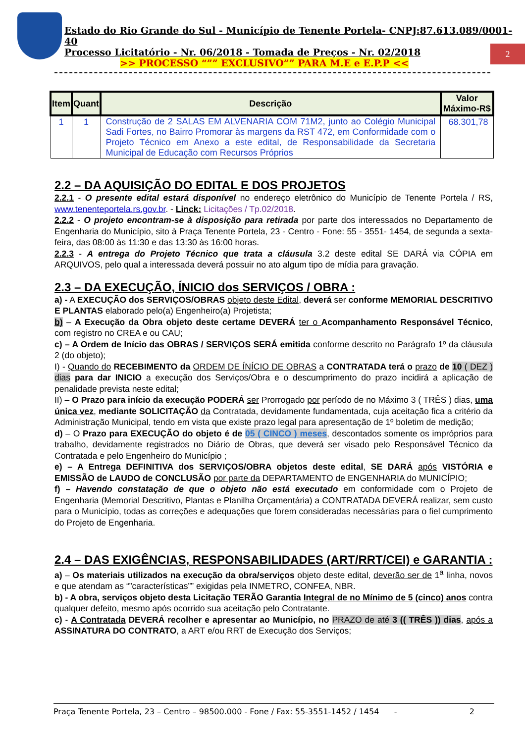2
Estado do Rio Grande do Sul - Município de Tenente Portela- CNPJ:87.613.089/0001-40
Processo Licitatório - Nr. 06/2018 - Tomada de Preços - Nr. 02/2018
>> PROCESSO “”” EXCLUSIVO”” PARA M.E e E.P.P <<
| Item | Quant | Descrição | Valor Máximo-R$ |
| --- | --- | --- | --- |
| 1 | 1 | Construção de 2 SALAS EM ALVENARIA COM 71M2, junto ao Colégio Municipal Sadi Fortes, no Bairro Promorar às margens da RST 472, em Conformidade com o Projeto Técnico em Anexo a este edital, de Responsabilidade da Secretaria Municipal de Educação com Recursos Próprios | 68.301,78 |
2.2 – DA AQUISIÇÃO DO EDITAL E DOS PROJETOS
2.2.1 - O presente edital estará disponível no endereço eletrônico do Município de Tenente Portela / RS, www.tenenteportela.rs.gov.br. - Linck: Licitações / Tp.02/2018.
2.2.2 - O projeto encontram-se à disposição para retirada por parte dos interessados no Departamento de Engenharia do Município, sito à Praça Tenente Portela, 23 - Centro - Fone: 55 - 3551- 1454, de segunda a sexta-feira, das 08:00 às 11:30 e das 13:30 às 16:00 horas.
2.2.3 - A entrega do Projeto Técnico que trata a cláusula 3.2 deste edital SE DARÁ via CÓPIA em ARQUIVOS, pelo qual a interessada deverá possuir no ato algum tipo de mídia para gravação.
2.3 – DA EXECUÇÃO, ÍNICIO dos SERVIÇOS / OBRA :
a) - A EXECUÇÃO dos SERVIÇOS/OBRAS objeto deste Edital, deverá ser conforme MEMORIAL DESCRITIVO E PLANTAS elaborado pelo(a) Engenheiro(a) Projetista;
b) – A Execução da Obra objeto deste certame DEVERÁ ter o Acompanhamento Responsável Técnico, com registro no CREA e ou CAU;
c) – A Ordem de Início das OBRAS / SERVIÇOS SERÁ emitida conforme descrito no Parágrafo 1º da cláusula 2 (do objeto);
I) - Quando do RECEBIMENTO da ORDEM DE ÍNÍCIO DE OBRAS a CONTRATADA terá o prazo de 10 ( DEZ ) dias para dar INICIO a execução dos Serviços/Obra e o descumprimento do prazo incidirá a aplicação de penalidade prevista neste edital;
II) – O Prazo para início da execução PODERÁ ser Prorrogado por período de no Máximo 3 ( TRÊS ) dias, uma única vez, mediante SOLICITAÇÃO da Contratada, devidamente fundamentada, cuja aceitação fica a critério da Administração Municipal, tendo em vista que existe prazo legal para apresentação de 1º boletim de medição;
d) – O Prazo para EXECUÇÃO do objeto é de 05 ( CINCO ) meses, descontados somente os impróprios para trabalho, devidamente registrados no Diário de Obras, que deverá ser visado pelo Responsável Técnico da Contratada e pelo Engenheiro do Município ;
e) – A Entrega DEFINITIVA dos SERVIÇOS/OBRA objetos deste edital, SE DARÁ após VISTÓRIA e EMISSÃO de LAUDO de CONCLUSÃO por parte da DEPARTAMENTO de ENGENHARIA do MUNICÍPIO;
f) – Havendo constatação de que o objeto não está executado em conformidade com o Projeto de Engenharia (Memorial Descritivo, Plantas e Planilha Orçamentária) a CONTRATADA DEVERÁ realizar, sem custo para o Município, todas as correções e adequações que forem consideradas necessárias para o fiel cumprimento do Projeto de Engenharia.
2.4 – DAS EXIGÊNCIAS, RESPONSABILIDADES (ART/RRT/CEI) e GARANTIA :
a) – Os materiais utilizados na execução da obra/serviços objeto deste edital, deverão ser de 1<sup>a</sup> linha, novos e que atendam as “”características”” exigidas pela INMETRO, CONFEA, NBR.
b) - A obra, serviços objeto desta Licitação TERÃO Garantia Integral de no Mínimo de 5 (cinco) anos contra qualquer defeito, mesmo após ocorrido sua aceitação pelo Contratante.
c) - A Contratada DEVERÁ recolher e apresentar ao Município, no PRAZO de até 3 (( TRÊS )) dias, após a ASSINATURA DO CONTRATO, a ART e/ou RRT de Execução dos Serviços;
Praça Tenente Portela, 23 – Centro – 98500.000 - Fone / Fax: 55-3551-1452 / 1454 - 2